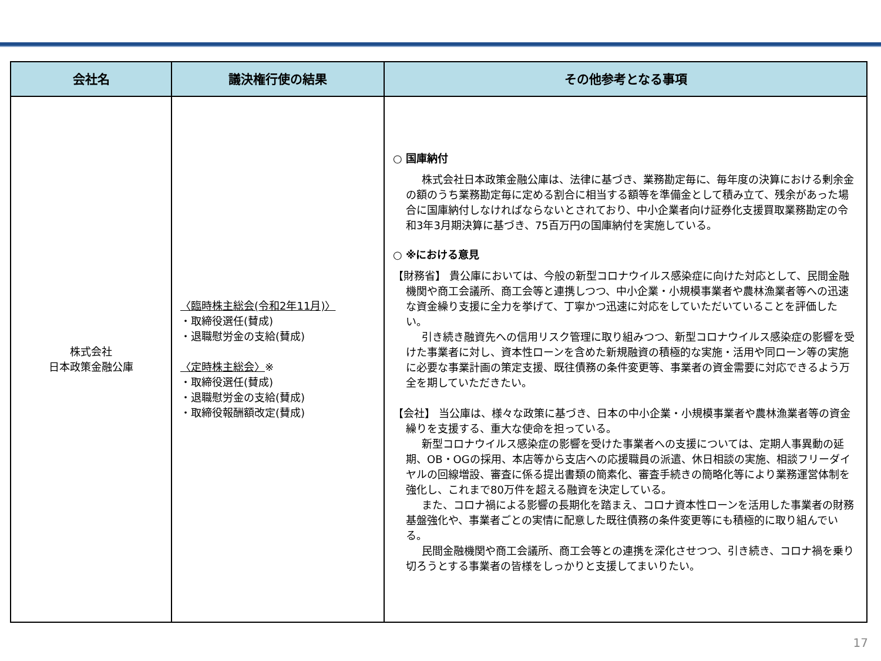| 会社名 | 議決権行使の結果 | その他参考となる事項 |
| --- | --- | --- |
| 株式会社 日本政策金融公庫 | 〈臨時株主総会(令和2年11月)〉 ・取締役選任(賛成) ・退職慰労金の支給(賛成) 〈定時株主総会〉 ※ ・取締役選任(賛成) ・退職慰労金の支給(賛成) ・取締役報酬額改定(賛成) | ○ 国庫納付 株式会社日本政策金融公庫は、法律に基づき、業務勘定毎に、毎年度の決算における剰余金の額のうち業務勘定毎に定める割合に相当する額等を準備金として積み立て、残余があった場合に国庫納付しなければならないとされており、中小企業者向け証券化支援買取業務勘定の令和3年3月期決算に基づき、75百万円の国庫納付を実施している。 ○ ※における意見 【財務省】 貴公庫においては、今般の新型コロナウイルス感染症に向けた対応として、民間金融機関や商工会議所、商工会等と連携しつつ、中小企業・小規模事業者や農林漁業者等への迅速な資金繰り支援に全力を挙げて、丁寧かつ迅速に対応をしていただいていることを評価したい。 引き続き融資先への信用リスク管理に取り組みつつ、新型コロナウイルス感染症の影響を受けた事業者に対し、資本性ローンを含めた新規融資の積極的な実施・活用や同ローン等の実施に必要な事業計画の策定支援、既往債務の条件変更等、事業者の資金需要に対応できるよう万全を期していただきたい。 【会社】 当公庫は、様々な政策に基づき、日本の中小企業・小規模事業者や農林漁業者等の資金繰りを支援する、重大な使命を担っている。 新型コロナウイルス感染症の影響を受けた事業者への支援については、定期人事異動の延期、OB・OGの採用、本店等から支店への応援職員の派遣、休日相談の実施、相談フリーダイヤルの回線増設、審査に係る提出書類の簡素化、審査手続きの簡略化等により業務運営体制を強化し、これまで80万件を超える融資を決定している。 また、コロナ禍による影響の長期化を踏まえ、コロナ資本性ローンを活用した事業者の財務基盤強化や、事業者ごとの実情に配意した既往債務の条件変更等にも積極的に取り組んでいる。 民間金融機関や商工会議所、商工会等との連携を深化させつつ、引き続き、コロナ禍を乗り切ろうとする事業者の皆様をしっかりと支援してまいりたい。 |
17